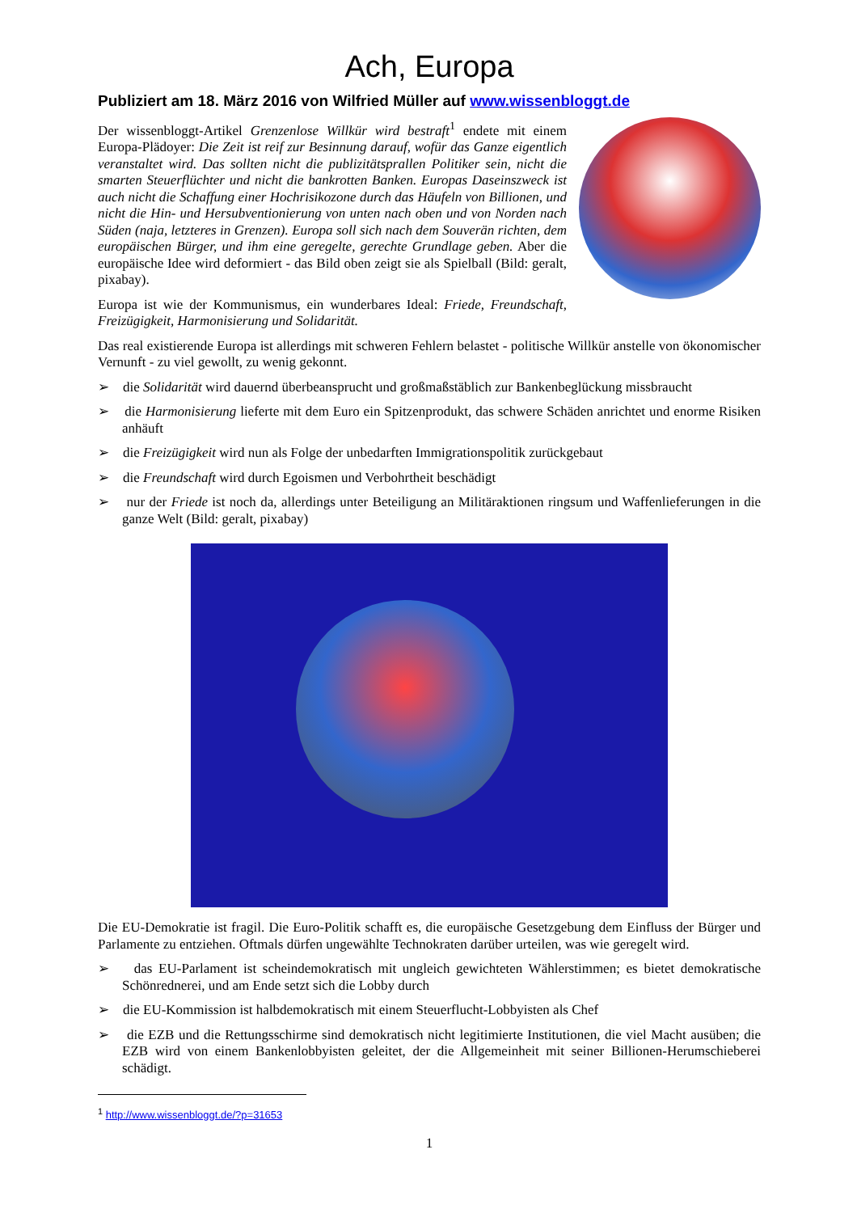Ach, Europa
Publiziert am 18. März 2016 von Wilfried Müller auf www.wissenbloggt.de
Der wissenbloggt-Artikel Grenzenlose Willkür wird bestraft<sup>1</sup> endete mit einem Europa-Plädoyer: Die Zeit ist reif zur Besinnung darauf, wofür das Ganze eigentlich veranstaltet wird. Das sollten nicht die publizitätsprallen Politiker sein, nicht die smarten Steuerflüchter und nicht die bankrotten Banken. Europas Daseinszweck ist auch nicht die Schaffung einer Hochrisikozone durch das Häufeln von Billionen, und nicht die Hin- und Hersubventionierung von unten nach oben und von Norden nach Süden (naja, letzteres in Grenzen). Europa soll sich nach dem Souverän richten, dem europäischen Bürger, und ihm eine geregelte, gerechte Grundlage geben. Aber die europäische Idee wird deformiert - das Bild oben zeigt sie als Spielball (Bild: geralt, pixabay).
Europa ist wie der Kommunismus, ein wunderbares Ideal: Friede, Freundschaft, Freizügigkeit, Harmonisierung und Solidarität.
Das real existierende Europa ist allerdings mit schweren Fehlern belastet - politische Willkür anstelle von ökonomischer Vernunft - zu viel gewollt, zu wenig gekonnt.
➢ die Solidarität wird dauernd überbeansprucht und großmaßstäblich zur Bankenbeglückung missbraucht
➢ die Harmonisierung lieferte mit dem Euro ein Spitzenprodukt, das schwere Schäden anrichtet und enorme Risiken anhäuft
➢ die Freizügigkeit wird nun als Folge der unbedarften Immigrationspolitik zurückgebaut
➢ die Freundschaft wird durch Egoismen und Verbohrtheit beschädigt
➢ nur der Friede ist noch da, allerdings unter Beteiligung an Militäraktionen ringsum und Waffenlieferungen in die ganze Welt (Bild: geralt, pixabay)
Die EU-Demokratie ist fragil. Die Euro-Politik schafft es, die europäische Gesetzgebung dem Einfluss der Bürger und Parlamente zu entziehen. Oftmals dürfen ungewählte Technokraten darüber urteilen, was wie geregelt wird.
➢ das EU-Parlament ist scheindemokratisch mit ungleich gewichteten Wählerstimmen; es bietet demokratische Schönrednerei, und am Ende setzt sich die Lobby durch
➢ die EU-Kommission ist halbdemokratisch mit einem Steuerflucht-Lobbyisten als Chef
➢ die EZB und die Rettungsschirme sind demokratisch nicht legitimierte Institutionen, die viel Macht ausüben; die EZB wird von einem Bankenlobbyisten geleitet, der die Allgemeinheit mit seiner Billionen-Herumschieberei schädigt.
<sup>1</sup> http://www.wissenbloggt.de/?p=31653
1